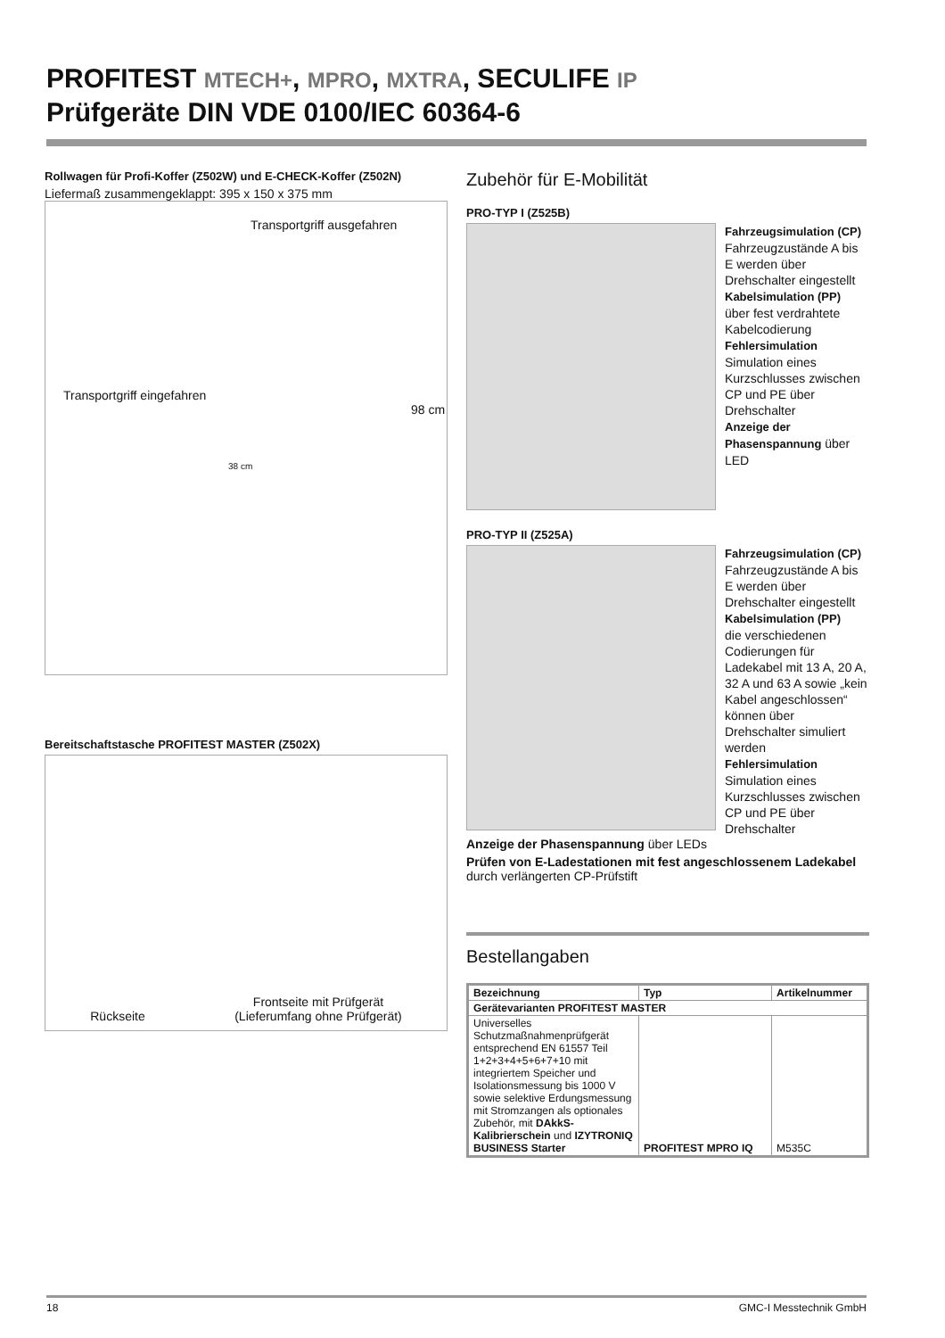PROFITEST MTECH+, MPRO, MXTRA, SECULIFE IP
Prüfgeräte DIN VDE 0100/IEC 60364-6
Rollwagen für Profi-Koffer (Z502W) und E-CHECK-Koffer (Z502N)
Liefermaß zusammengeklappt: 395 x 150 x 375 mm
Transportgriff ausgefahren
Transportgriff eingefahren
98 cm
38 cm
Bereitschaftstasche PROFITEST MASTER (Z502X)
Rückseite Frontseite mit Prüfgerät
(Lieferumfang ohne Prüfgerät)
Zubehör für E-Mobilität
PRO-TYP I (Z525B)
Fahrzeugsimulation (CP)
Fahrzeugzustände A bis E werden über Drehschalter eingestellt
Kabelsimulation (PP)
über fest verdrahtete Kabelcodierung
Fehlersimulation
Simulation eines Kurzschlusses zwischen CP und PE über Drehschalter
Anzeige der Phasenspannung über LED
PRO-TYP II (Z525A)
Fahrzeugsimulation (CP)
Fahrzeugzustände A bis E werden über Drehschalter eingestellt
Kabelsimulation (PP)
die verschiedenen Codierungen für Ladekabel mit 13 A, 20 A, 32 A und 63 A sowie „kein Kabel angeschlossen“ können über Drehschalter simuliert werden
Fehlersimulation
Simulation eines Kurzschlusses zwischen CP und PE über Drehschalter
Anzeige der Phasenspannung über LEDs
Prüfen von E-Ladestationen mit fest angeschlossenem Ladekabel durch verlängerten CP-Prüfstift
Bestellangaben
| Bezeichnung | Typ | Artikelnummer |
| --- | --- | --- |
| Gerätevarianten PROFITEST MASTER | | |
| Universelles Schutzmaßnahmenprüfgerät entsprechend EN 61557 Teil 1+2+3+4+5+6+7+10 mit integriertem Speicher und Isolationsmessung bis 1000 V sowie selektive Erdungsmessung mit Stromzangen als optionales Zubehör, mit DAkkS-Kalibrierschein und IZYTRONIQ BUSINESS Starter | PROFITEST MPRO IQ | M535C |
18 GMC-I Messtechnik GmbH